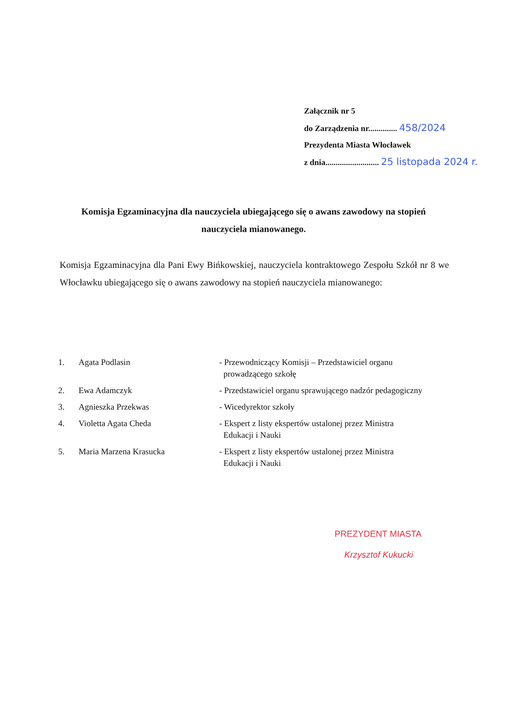Załącznik nr 5
do Zarządzenia nr.............. 458/2024
Prezydenta Miasta Włocławek
z dnia.......................... 25 listopada 2024 r.
Komisja Egzaminacyjna dla nauczyciela ubiegającego się o awans zawodowy na stopień nauczyciela mianowanego.
Komisja Egzaminacyjna dla Pani Ewy Bińkowskiej, nauczyciela kontraktowego Zespołu Szkół nr 8 we Włocławku ubiegającego się o awans zawodowy na stopień nauczyciela mianowanego:
| 1. | Agata Podlasin | - Przewodniczący Komisji – Przedstawiciel organu prowadzącego szkołę |
| 2. | Ewa Adamczyk | - Przedstawiciel organu sprawującego nadzór pedagogiczny |
| 3. | Agnieszka Przekwas | - Wicedyrektor szkoły |
| 4. | Violetta Agata Cheda | - Ekspert z listy ekspertów ustalonej przez Ministra Edukacji i Nauki |
| 5. | Maria Marzena Krasucka | - Ekspert z listy ekspertów ustalonej przez Ministra Edukacji i Nauki |
PREZYDENT MIASTA
Krzysztof Kukucki